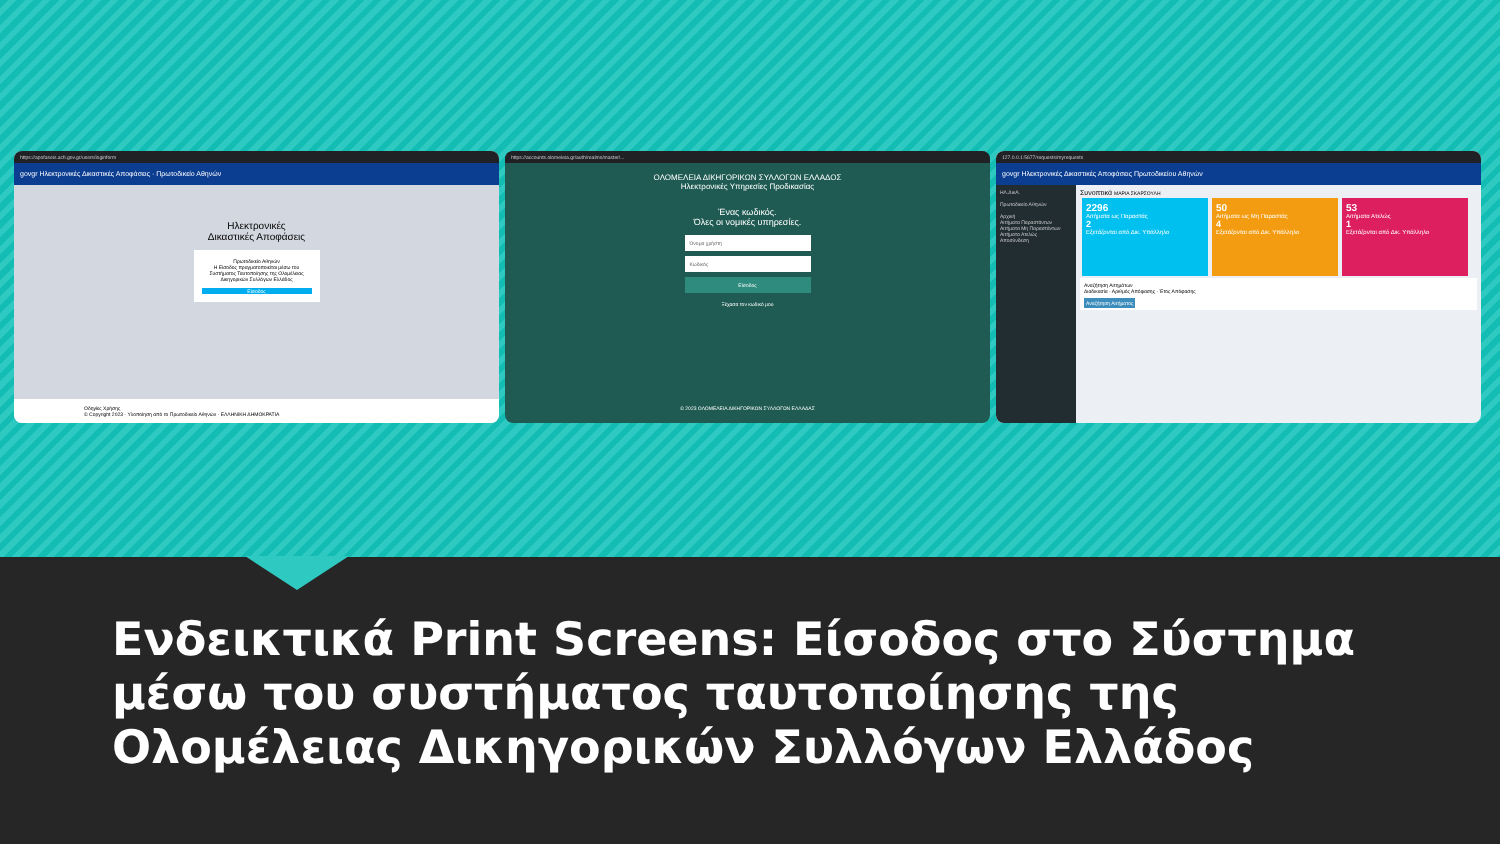https://apofaseis.acfi.gov.gr/users/loginform
govgr Ηλεκτρονικές Δικαστικές Αποφάσεις · Πρωτοδικείο Αθηνών
Ηλεκτρονικές
Δικαστικές Αποφάσεις
Πρωτοδικείο Αθηνών
Η Είσοδος πραγματοποιείται μέσω του Συστήματος Ταυτοποίησης της Ολομέλειας Δικηγορικών Συλλόγων Ελλάδος
Είσοδος
Οδηγίες Χρήσης
© Copyright 2023 - Υλοποίηση από το Πρωτοδικείο Αθηνών · ΕΛΛΗΝΙΚΗ ΔΗΜΟΚΡΑΤΙΑ
https://accounts.olomeleia.gr/auth/realms/master/...
ΟΛΟΜΕΛΕΙΑ ΔΙΚΗΓΟΡΙΚΩΝ ΣΥΛΛΟΓΩΝ ΕΛΛΑΔΟΣ
Ηλεκτρονικές Υπηρεσίες Προδικασίας
Ένας κωδικός.
Όλες οι νομικές υπηρεσίες.
Όνομα χρήστη
Κωδικός
Είσοδος
Ξέχασα τον κωδικό μου
© 2023 ΟΛΟΜΕΛΕΙΑ ΔΙΚΗΓΟΡΙΚΩΝ ΣΥΛΛΟΓΩΝ ΕΛΛΑΔΑΣ
127.0.0.1:5677/requests/myrequests
govgr Ηλεκτρονικές Δικαστικές Αποφάσεις Πρωτοδικείου Αθηνών
ΗΛ.ΔικΑ.
Πρωτοδικείο Αθηνών
Αρχική
Αιτήματα Παραστάντων
Αιτήματα Μη Παραστάντων
Αιτήματα Ατελώς
Αποσύνδεση
Συνοπτικά ΜΑΡΙΑ ΣΚΑΡΣΟΥΛΗ
2296
Αιτήματα ως Παραστάς
2
Εξετάζονται από Δικ. Υπάλληλο
50
Αιτήματα ως Μη Παραστάς
4
Εξετάζονται από Δικ. Υπάλληλο
53
Αιτήματα Ατελώς
1
Εξετάζονται από Δικ. Υπάλληλο
Αναζήτηση Αιτημάτων
Διαδικασία · Αριθμός Απόφασης · Έτος Απόφασης
Αναζήτηση Αιτήματος
Ενδεικτικά Print Screens: Είσοδος στο Σύστημα μέσω του συστήματος ταυτοποίησης της Ολομέλειας Δικηγορικών Συλλόγων Ελλάδος